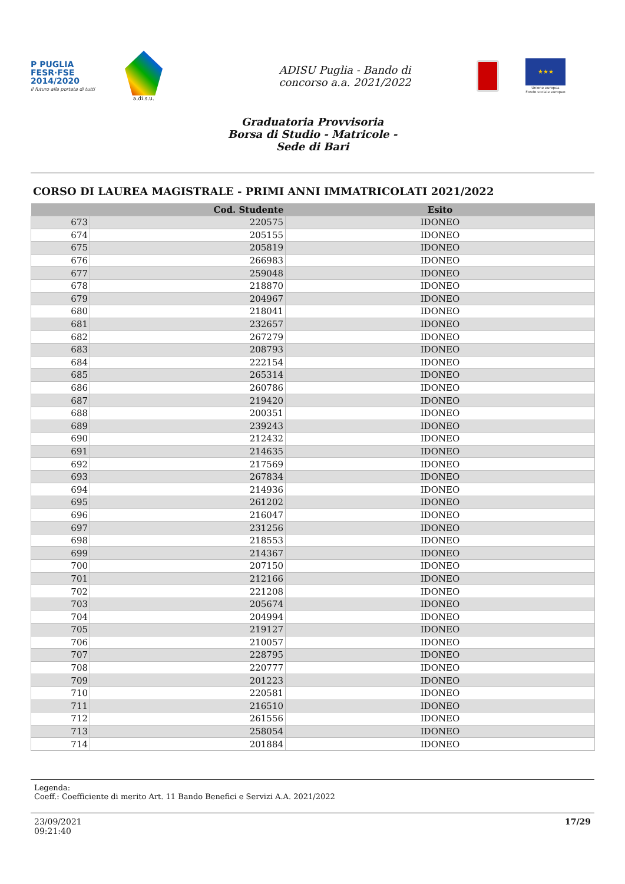P PUGLIA
FESR·FSE
2014/2020
Il futuro alla portata di tutti
a.di.s.u.
ADISU Puglia - Bando di
concorso a.a. 2021/2022
★★★
Unione europea
Fondo sociale europeo
Graduatoria Provvisoria
Borsa di Studio - Matricole -
Sede di Bari
CORSO DI LAUREA MAGISTRALE - PRIMI ANNI IMMATRICOLATI 2021/2022
| | Cod. Studente | Esito |
| --- | --- | --- |
| 673 | 220575 | IDONEO |
| 674 | 205155 | IDONEO |
| 675 | 205819 | IDONEO |
| 676 | 266983 | IDONEO |
| 677 | 259048 | IDONEO |
| 678 | 218870 | IDONEO |
| 679 | 204967 | IDONEO |
| 680 | 218041 | IDONEO |
| 681 | 232657 | IDONEO |
| 682 | 267279 | IDONEO |
| 683 | 208793 | IDONEO |
| 684 | 222154 | IDONEO |
| 685 | 265314 | IDONEO |
| 686 | 260786 | IDONEO |
| 687 | 219420 | IDONEO |
| 688 | 200351 | IDONEO |
| 689 | 239243 | IDONEO |
| 690 | 212432 | IDONEO |
| 691 | 214635 | IDONEO |
| 692 | 217569 | IDONEO |
| 693 | 267834 | IDONEO |
| 694 | 214936 | IDONEO |
| 695 | 261202 | IDONEO |
| 696 | 216047 | IDONEO |
| 697 | 231256 | IDONEO |
| 698 | 218553 | IDONEO |
| 699 | 214367 | IDONEO |
| 700 | 207150 | IDONEO |
| 701 | 212166 | IDONEO |
| 702 | 221208 | IDONEO |
| 703 | 205674 | IDONEO |
| 704 | 204994 | IDONEO |
| 705 | 219127 | IDONEO |
| 706 | 210057 | IDONEO |
| 707 | 228795 | IDONEO |
| 708 | 220777 | IDONEO |
| 709 | 201223 | IDONEO |
| 710 | 220581 | IDONEO |
| 711 | 216510 | IDONEO |
| 712 | 261556 | IDONEO |
| 713 | 258054 | IDONEO |
| 714 | 201884 | IDONEO |
Legenda:
Coeff.: Coefficiente di merito Art. 11 Bando Benefici e Servizi A.A. 2021/2022
23/09/2021
09:21:40
17/29